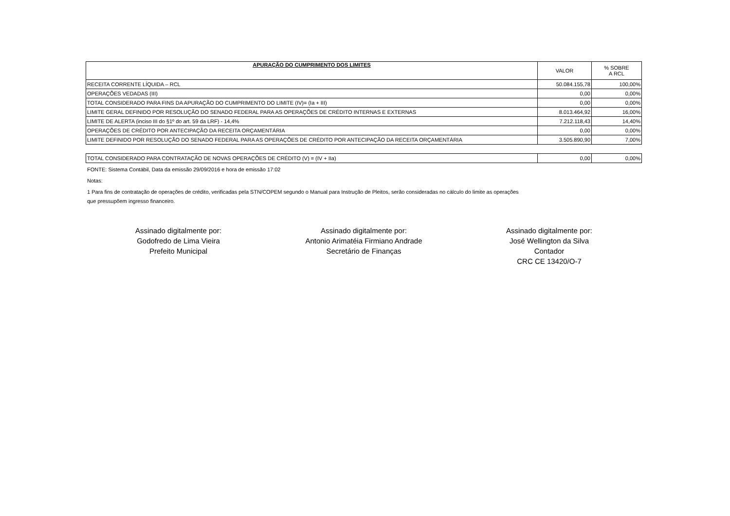| APURAÇÃO DO CUMPRIMENTO DOS LIMITES | VALOR | % SOBRE A RCL |
| --- | --- | --- |
| RECEITA CORRENTE LÍQUIDA – RCL | 50.084.155,78 | 100,00% |
| OPERAÇÕES VEDADAS (III) | 0,00 | 0,00% |
| TOTAL CONSIDERADO PARA FINS DA APURAÇÃO DO CUMPRIMENTO DO LIMITE (IV)= (Ia + III) | 0,00 | 0,00% |
| LIMITE GERAL DEFINIDO POR RESOLUÇÃO DO SENADO FEDERAL PARA AS OPERAÇÕES DE CRÉDITO INTERNAS E EXTERNAS | 8.013.464,92 | 16,00% |
| LIMITE DE ALERTA (inciso III do §1º do art. 59 da LRF) - 14,4% | 7.212.118,43 | 14,40% |
| OPERAÇÕES DE CRÉDITO POR ANTECIPAÇÃO DA RECEITA ORÇAMENTÁRIA | 0,00 | 0,00% |
| LIMITE DEFINIDO POR RESOLUÇÃO DO SENADO FEDERAL PARA AS OPERAÇÕES DE CRÉDITO POR ANTECIPAÇÃO DA RECEITA ORÇAMENTÁRIA | 3.505.890,90 | 7,00% |
| TOTAL CONSIDERADO PARA CONTRATAÇÃO DE NOVAS OPERAÇÕES DE CRÉDITO (V) = (IV + IIa) | 0,00 | 0,00% |
FONTE: Sistema Contábil, Data da emissão 29/09/2016 e hora de emissão 17:02
Notas:
1 Para fins de contratação de operações de crédito, verificadas pela STN/COPEM segundo o Manual para Instrução de Pleitos, serão consideradas no cálculo do limite as operações
que pressupõem ingresso financeiro.
Assinado digitalmente por:
Godofredo de Lima Vieira
Prefeito Municipal
Assinado digitalmente por:
Antonio Arimatéia Firmiano Andrade
Secretário de Finanças
Assinado digitalmente por:
José Wellington da Silva
Contador
CRC CE 13420/O-7